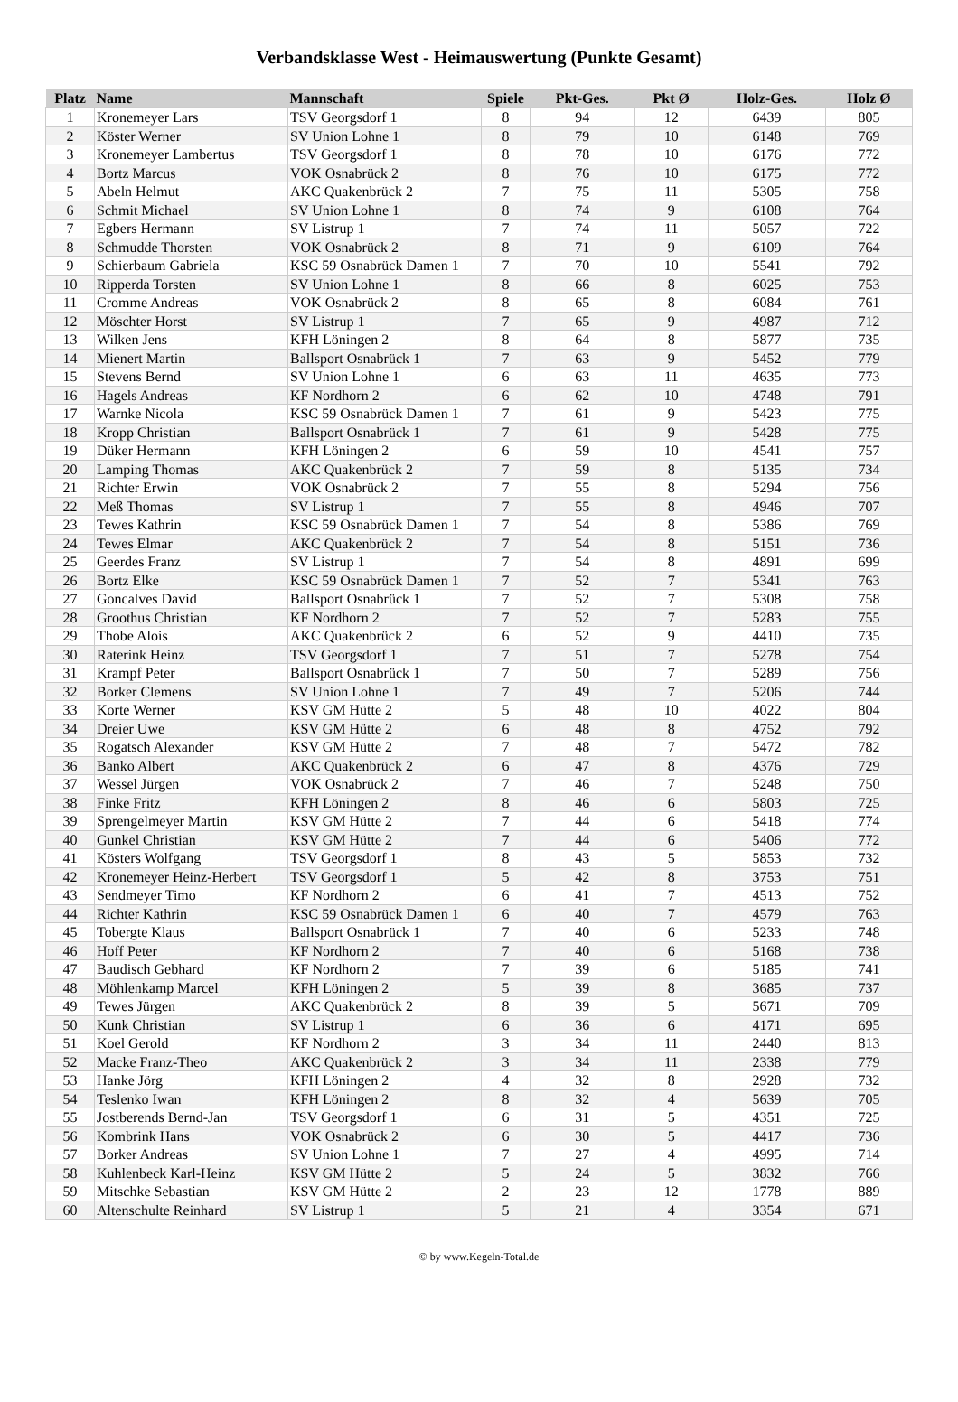Verbandsklasse West - Heimauswertung (Punkte Gesamt)
| Platz | Name | Mannschaft | Spiele | Pkt-Ges. | Pkt Ø | Holz-Ges. | Holz Ø |
| --- | --- | --- | --- | --- | --- | --- | --- |
| 1 | Kronemeyer Lars | TSV Georgsdorf 1 | 8 | 94 | 12 | 6439 | 805 |
| 2 | Köster Werner | SV Union Lohne 1 | 8 | 79 | 10 | 6148 | 769 |
| 3 | Kronemeyer Lambertus | TSV Georgsdorf 1 | 8 | 78 | 10 | 6176 | 772 |
| 4 | Bortz Marcus | VOK Osnabrück 2 | 8 | 76 | 10 | 6175 | 772 |
| 5 | Abeln Helmut | AKC Quakenbrück 2 | 7 | 75 | 11 | 5305 | 758 |
| 6 | Schmit Michael | SV Union Lohne 1 | 8 | 74 | 9 | 6108 | 764 |
| 7 | Egbers Hermann | SV Listrup 1 | 7 | 74 | 11 | 5057 | 722 |
| 8 | Schmudde Thorsten | VOK Osnabrück 2 | 8 | 71 | 9 | 6109 | 764 |
| 9 | Schierbaum Gabriela | KSC 59 Osnabrück Damen 1 | 7 | 70 | 10 | 5541 | 792 |
| 10 | Ripperda Torsten | SV Union Lohne 1 | 8 | 66 | 8 | 6025 | 753 |
| 11 | Cromme Andreas | VOK Osnabrück 2 | 8 | 65 | 8 | 6084 | 761 |
| 12 | Möschter Horst | SV Listrup 1 | 7 | 65 | 9 | 4987 | 712 |
| 13 | Wilken Jens | KFH Löningen 2 | 8 | 64 | 8 | 5877 | 735 |
| 14 | Mienert Martin | Ballsport Osnabrück 1 | 7 | 63 | 9 | 5452 | 779 |
| 15 | Stevens Bernd | SV Union Lohne 1 | 6 | 63 | 11 | 4635 | 773 |
| 16 | Hagels Andreas | KF Nordhorn 2 | 6 | 62 | 10 | 4748 | 791 |
| 17 | Warnke Nicola | KSC 59 Osnabrück Damen 1 | 7 | 61 | 9 | 5423 | 775 |
| 18 | Kropp Christian | Ballsport Osnabrück 1 | 7 | 61 | 9 | 5428 | 775 |
| 19 | Düker Hermann | KFH Löningen 2 | 6 | 59 | 10 | 4541 | 757 |
| 20 | Lamping Thomas | AKC Quakenbrück 2 | 7 | 59 | 8 | 5135 | 734 |
| 21 | Richter Erwin | VOK Osnabrück 2 | 7 | 55 | 8 | 5294 | 756 |
| 22 | Meß Thomas | SV Listrup 1 | 7 | 55 | 8 | 4946 | 707 |
| 23 | Tewes Kathrin | KSC 59 Osnabrück Damen 1 | 7 | 54 | 8 | 5386 | 769 |
| 24 | Tewes Elmar | AKC Quakenbrück 2 | 7 | 54 | 8 | 5151 | 736 |
| 25 | Geerdes Franz | SV Listrup 1 | 7 | 54 | 8 | 4891 | 699 |
| 26 | Bortz Elke | KSC 59 Osnabrück Damen 1 | 7 | 52 | 7 | 5341 | 763 |
| 27 | Goncalves David | Ballsport Osnabrück 1 | 7 | 52 | 7 | 5308 | 758 |
| 28 | Groothus Christian | KF Nordhorn 2 | 7 | 52 | 7 | 5283 | 755 |
| 29 | Thobe Alois | AKC Quakenbrück 2 | 6 | 52 | 9 | 4410 | 735 |
| 30 | Raterink Heinz | TSV Georgsdorf 1 | 7 | 51 | 7 | 5278 | 754 |
| 31 | Krampf Peter | Ballsport Osnabrück 1 | 7 | 50 | 7 | 5289 | 756 |
| 32 | Borker Clemens | SV Union Lohne 1 | 7 | 49 | 7 | 5206 | 744 |
| 33 | Korte Werner | KSV GM Hütte 2 | 5 | 48 | 10 | 4022 | 804 |
| 34 | Dreier Uwe | KSV GM Hütte 2 | 6 | 48 | 8 | 4752 | 792 |
| 35 | Rogatsch Alexander | KSV GM Hütte 2 | 7 | 48 | 7 | 5472 | 782 |
| 36 | Banko Albert | AKC Quakenbrück 2 | 6 | 47 | 8 | 4376 | 729 |
| 37 | Wessel Jürgen | VOK Osnabrück 2 | 7 | 46 | 7 | 5248 | 750 |
| 38 | Finke Fritz | KFH Löningen 2 | 8 | 46 | 6 | 5803 | 725 |
| 39 | Sprengelmeyer Martin | KSV GM Hütte 2 | 7 | 44 | 6 | 5418 | 774 |
| 40 | Gunkel Christian | KSV GM Hütte 2 | 7 | 44 | 6 | 5406 | 772 |
| 41 | Kösters Wolfgang | TSV Georgsdorf 1 | 8 | 43 | 5 | 5853 | 732 |
| 42 | Kronemeyer Heinz-Herbert | TSV Georgsdorf 1 | 5 | 42 | 8 | 3753 | 751 |
| 43 | Sendmeyer Timo | KF Nordhorn 2 | 6 | 41 | 7 | 4513 | 752 |
| 44 | Richter Kathrin | KSC 59 Osnabrück Damen 1 | 6 | 40 | 7 | 4579 | 763 |
| 45 | Tobergte Klaus | Ballsport Osnabrück 1 | 7 | 40 | 6 | 5233 | 748 |
| 46 | Hoff Peter | KF Nordhorn 2 | 7 | 40 | 6 | 5168 | 738 |
| 47 | Baudisch Gebhard | KF Nordhorn 2 | 7 | 39 | 6 | 5185 | 741 |
| 48 | Möhlenkamp Marcel | KFH Löningen 2 | 5 | 39 | 8 | 3685 | 737 |
| 49 | Tewes Jürgen | AKC Quakenbrück 2 | 8 | 39 | 5 | 5671 | 709 |
| 50 | Kunk Christian | SV Listrup 1 | 6 | 36 | 6 | 4171 | 695 |
| 51 | Koel Gerold | KF Nordhorn 2 | 3 | 34 | 11 | 2440 | 813 |
| 52 | Macke Franz-Theo | AKC Quakenbrück 2 | 3 | 34 | 11 | 2338 | 779 |
| 53 | Hanke Jörg | KFH Löningen 2 | 4 | 32 | 8 | 2928 | 732 |
| 54 | Teslenko Iwan | KFH Löningen 2 | 8 | 32 | 4 | 5639 | 705 |
| 55 | Jostberends Bernd-Jan | TSV Georgsdorf 1 | 6 | 31 | 5 | 4351 | 725 |
| 56 | Kombrink Hans | VOK Osnabrück 2 | 6 | 30 | 5 | 4417 | 736 |
| 57 | Borker Andreas | SV Union Lohne 1 | 7 | 27 | 4 | 4995 | 714 |
| 58 | Kuhlenbeck Karl-Heinz | KSV GM Hütte 2 | 5 | 24 | 5 | 3832 | 766 |
| 59 | Mitschke Sebastian | KSV GM Hütte 2 | 2 | 23 | 12 | 1778 | 889 |
| 60 | Altenschulte Reinhard | SV Listrup 1 | 5 | 21 | 4 | 3354 | 671 |
© by www.Kegeln-Total.de